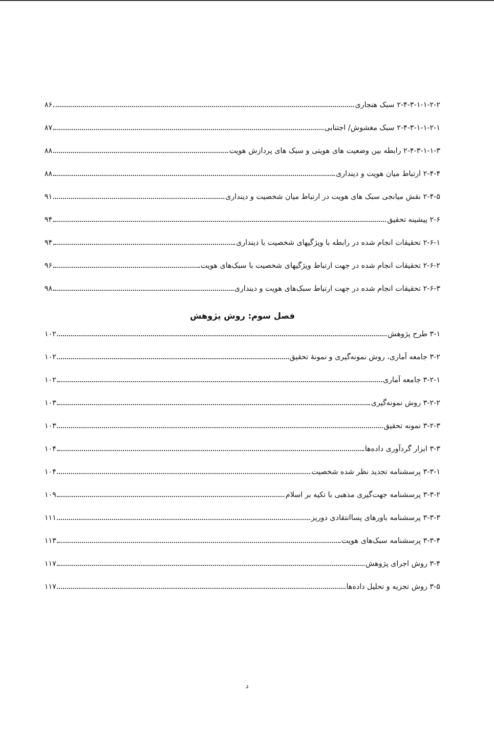۲-۴-۳-۱-۱-۲-۲ سبک هنجاری ۸۶
۲-۴-۳-۱-۱-۲-۱ سبک مغشوش/ اجتنابی ۸۷
۲-۴-۳-۱-۱-۳ رابطه بین وضعیت های هویتی و سبک های پردازش هویت ۸۸
۲-۴-۴ ارتباط میان هویت و دینداری ۸۸
۲-۴-۵ نقش میانجی سبک های هویت در ارتباط میان شخصیت و دینداری ۹۱
۲-۶ پیشینه تحقیق ۹۴
۲-۶-۱ تحقیقات انجام شده در رابطه با ویژگیهای شخصیت با دینداری ۹۴
۲-۶-۲ تحقیقات انجام شده در جهت ارتباط ویژگیهای شخصیت با سبک‌های هویت ۹۶
۲-۶-۳ تحقیقات انجام شده در جهت ارتباط سبک‌های هویت و دینداری ۹۸
فصل سوم: روش پژوهش
۳-۱ طرح پژوهش ۱۰۲
۳-۲ جامعه آماری، روش نمونه‌گیری و نمونهٔ تحقیق ۱۰۲
۳-۲-۱ جامعه آماری ۱۰۲
۳-۲-۲ روش نمونه‌گیری ۱۰۳
۳-۲-۳ نمونه تحقیق ۱۰۳
۳-۳ ابزار گردآوری داده‌ها ۱۰۴
۳-۳-۱ پرسشنامه تجدید نظر شده شخصیت ۱۰۴
۳-۳-۲ پرسشنامه جهت‌گیری مذهبی با تکیه بر اسلام ۱۰۹
۳-۳-۳ پرسشنامه باورهای پساانتقادی دوریز ۱۱۱
۳-۳-۴ پرسشنامه سبک‌های هویت ۱۱۳
۳-۴ روش اجرای پژوهش ۱۱۷
۳-۵ روش تجزیه و تحلیل داده‌ها ۱۱۷
د